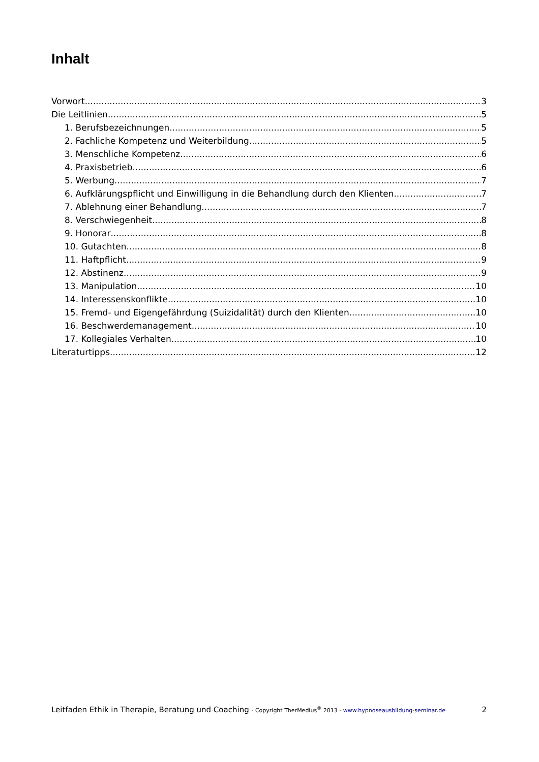Inhalt
Vorwort 3
Die Leitlinien 5
1. Berufsbezeichnungen 5
2. Fachliche Kompetenz und Weiterbildung 5
3. Menschliche Kompetenz 6
4. Praxisbetrieb 6
5. Werbung 7
6. Aufklärungspflicht und Einwilligung in die Behandlung durch den Klienten 7
7. Ablehnung einer Behandlung 7
8. Verschwiegenheit 8
9. Honorar 8
10. Gutachten 8
11. Haftpflicht 9
12. Abstinenz 9
13. Manipulation 10
14. Interessenskonflikte 10
15. Fremd- und Eigengefährdung (Suizidalität) durch den Klienten 10
16. Beschwerdemanagement 10
17. Kollegiales Verhalten 10
Literaturtipps 12
Leitfaden Ethik in Therapie, Beratung und Coaching - Copyright TherMedius<sup>®</sup> 2013 - www.hypnoseausbildung-seminar.de 2